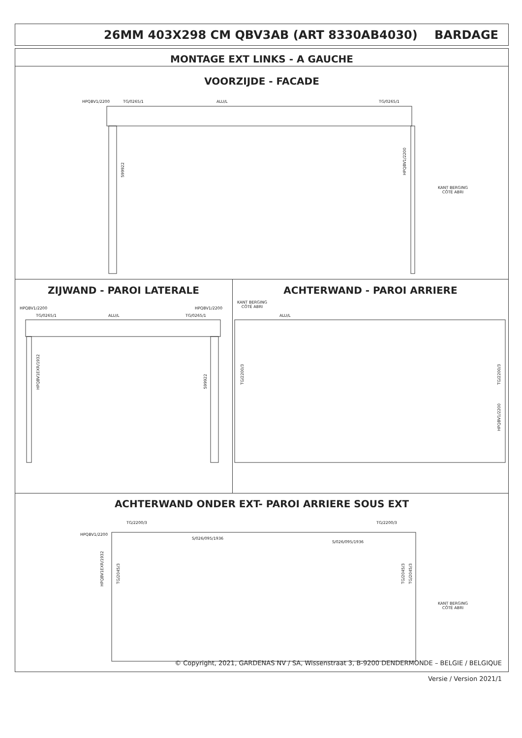26MM 403X298 CM QBV3AB (ART 8330AB4030) BARDAGE
MONTAGE EXT LINKS - A GAUCHE
VOORZIJDE - FACADE
HPQBV1/2200 TG/0265/1 ALU/L TG/0265/1
599922
HPQBV1/2200
KANT BERGING
CÔTÉ ABRI
ZIJWAND - PAROI LATERALE ACHTERWAND - PAROI ARRIERE
HPQBV1/2200
TG/0265/1 ALU/L TG/0265/1
HPQBV1/2200
HPQBV1EXR/1932
599922
KANT BERGING
CÔTÉ ABRI
ALU/L
TG/2200/3
TG/2200/3
HPQBV1/2200
ACHTERWAND ONDER EXT- PAROI ARRIERE SOUS EXT
TG/2200/3 TG/2200/3
HPQBV1/2200
S/026/095/1936
S/026/095/1936
HPQBV1EXR/1932
TG/2045/3
TG/2045/3
TG/2045/3
KANT BERGING
CÔTÉ ABRI
© Copyright, 2021, GARDENAS NV / SA, Wissenstraat 3, B-9200 DENDERMONDE – BELGIE / BELGIQUE
Versie / Version 2021/1